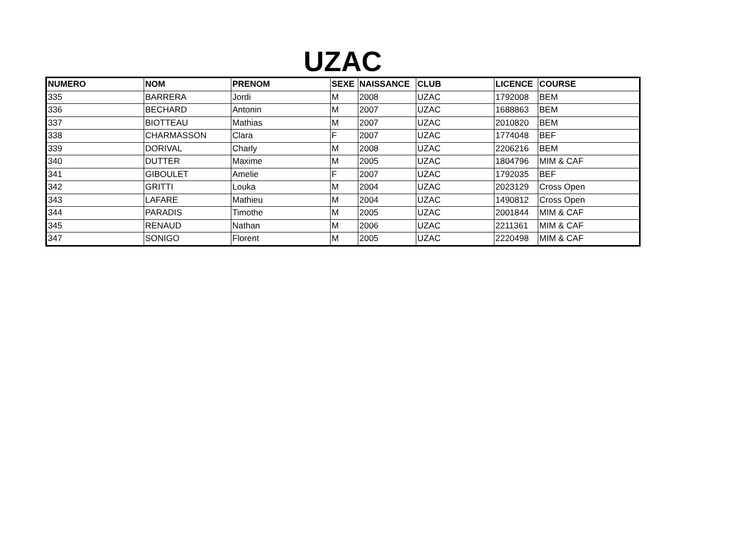UZAC
| NUMERO | NOM | PRENOM | SEXE | NAISSANCE | CLUB | LICENCE | COURSE |
| --- | --- | --- | --- | --- | --- | --- | --- |
| 335 | BARRERA | Jordi | M | 2008 | UZAC | 1792008 | BEM |
| 336 | BECHARD | Antonin | M | 2007 | UZAC | 1688863 | BEM |
| 337 | BIOTTEAU | Mathias | M | 2007 | UZAC | 2010820 | BEM |
| 338 | CHARMASSON | Clara | F | 2007 | UZAC | 1774048 | BEF |
| 339 | DORIVAL | Charly | M | 2008 | UZAC | 2206216 | BEM |
| 340 | DUTTER | Maxime | M | 2005 | UZAC | 1804796 | MIM & CAF |
| 341 | GIBOULET | Amelie | F | 2007 | UZAC | 1792035 | BEF |
| 342 | GRITTI | Louka | M | 2004 | UZAC | 2023129 | Cross Open |
| 343 | LAFARE | Mathieu | M | 2004 | UZAC | 1490812 | Cross Open |
| 344 | PARADIS | Timothe | M | 2005 | UZAC | 2001844 | MIM & CAF |
| 345 | RENAUD | Nathan | M | 2006 | UZAC | 2211361 | MIM & CAF |
| 347 | SONIGO | Florent | M | 2005 | UZAC | 2220498 | MIM & CAF |